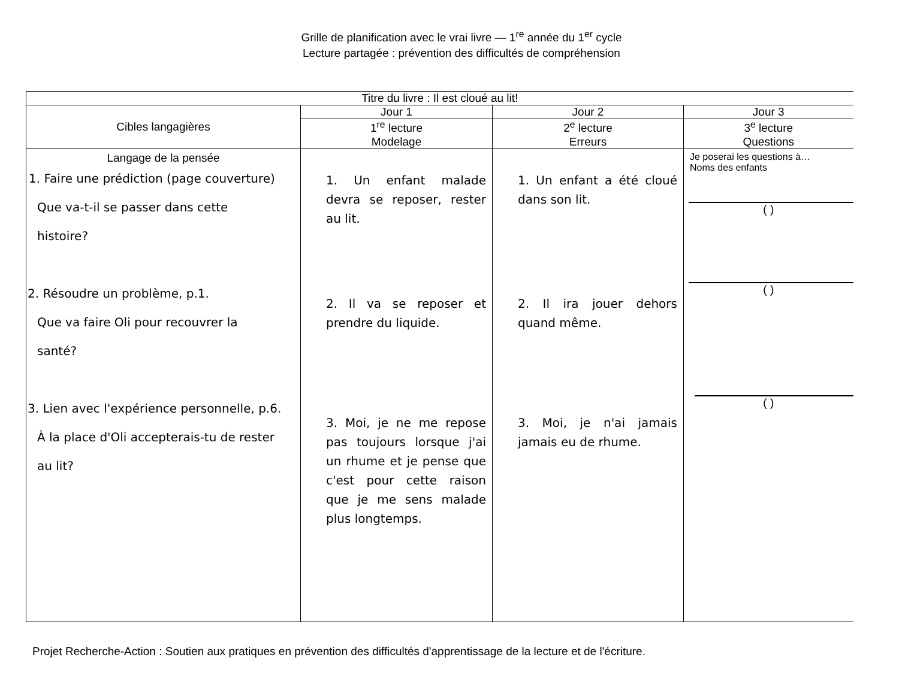Grille de planification avec le vrai livre — 1<sup>re</sup> année du 1<sup>er</sup> cycle
Lecture partagée : prévention des difficultés de compréhension
| Titre du livre : Il est cloué au lit! | | | |
| Cibles langagières | Jour 1 | Jour 2 | Jour 3 |
| | 1<sup>re</sup> lecture Modelage | 2<sup>e</sup> lecture Erreurs | 3<sup>e</sup> lecture Questions |
| Langage de la pensée 1. Faire une prédiction (page couverture) Que va-t-il se passer dans cette histoire? 2. Résoudre un problème, p.1. Que va faire Oli pour recouvrer la santé? 3. Lien avec l'expérience personnelle, p.6. À la place d'Oli accepterais-tu de rester au lit? | 1. Un enfant malade devra se reposer, rester au lit. 2. Il va se reposer et prendre du liquide. 3. Moi, je ne me repose pas toujours lorsque j'ai un rhume et je pense que c'est pour cette raison que je me sens malade plus longtemps. | 1. Un enfant a été cloué dans son lit. 2. Il ira jouer dehors quand même. 3. Moi, je n'ai jamais jamais eu de rhume. | Je poserai les questions à… Noms des enfants ( ) ( ) ( ) |
Projet Recherche-Action : Soutien aux pratiques en prévention des difficultés d'apprentissage de la lecture et de l'écriture.